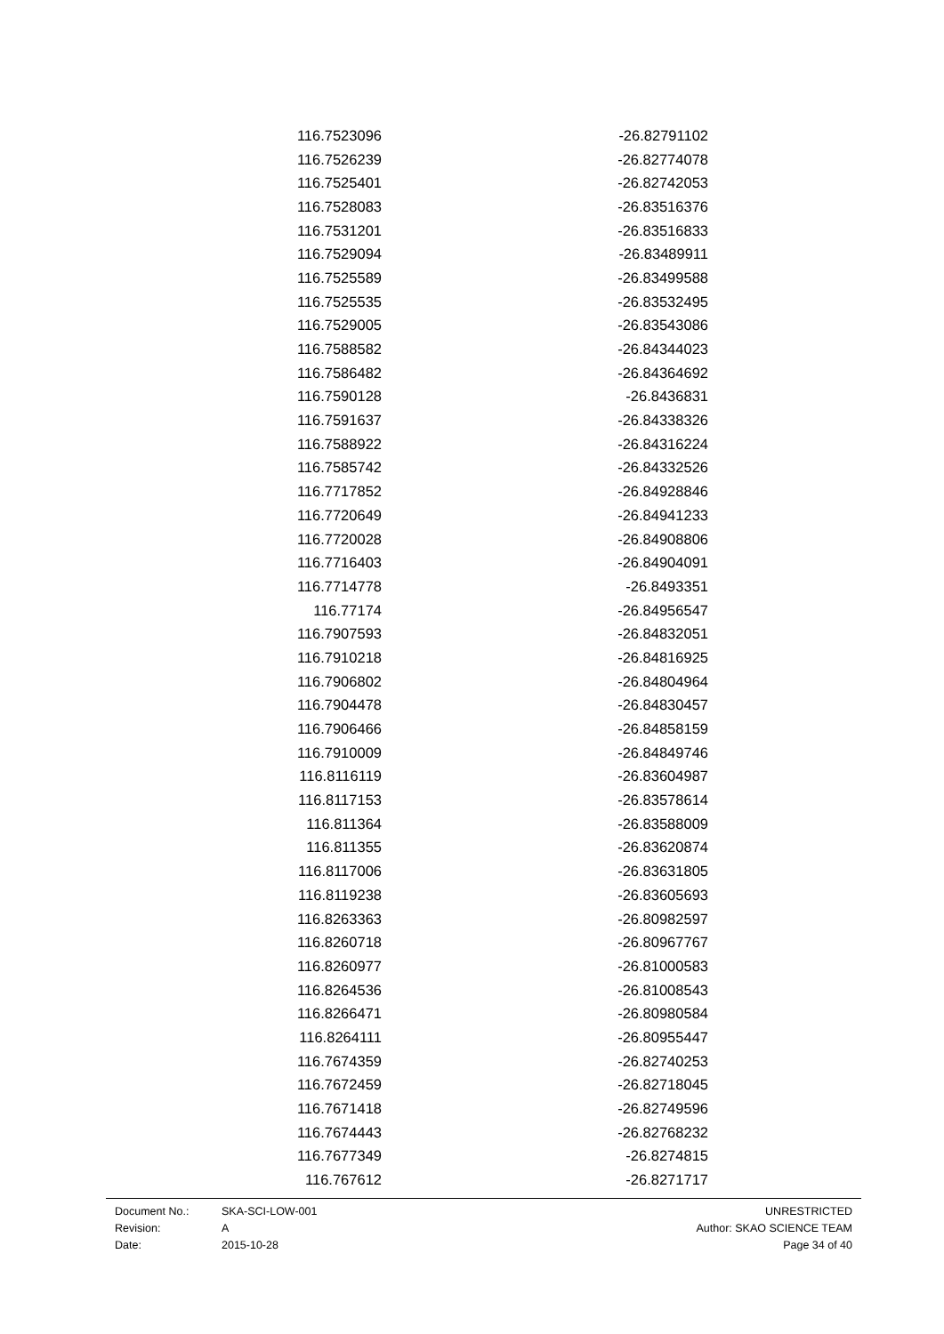| 116.7523096 | -26.82791102 |
| 116.7526239 | -26.82774078 |
| 116.7525401 | -26.82742053 |
| 116.7528083 | -26.83516376 |
| 116.7531201 | -26.83516833 |
| 116.7529094 | -26.83489911 |
| 116.7525589 | -26.83499588 |
| 116.7525535 | -26.83532495 |
| 116.7529005 | -26.83543086 |
| 116.7588582 | -26.84344023 |
| 116.7586482 | -26.84364692 |
| 116.7590128 | -26.8436831 |
| 116.7591637 | -26.84338326 |
| 116.7588922 | -26.84316224 |
| 116.7585742 | -26.84332526 |
| 116.7717852 | -26.84928846 |
| 116.7720649 | -26.84941233 |
| 116.7720028 | -26.84908806 |
| 116.7716403 | -26.84904091 |
| 116.7714778 | -26.8493351 |
| 116.77174 | -26.84956547 |
| 116.7907593 | -26.84832051 |
| 116.7910218 | -26.84816925 |
| 116.7906802 | -26.84804964 |
| 116.7904478 | -26.84830457 |
| 116.7906466 | -26.84858159 |
| 116.7910009 | -26.84849746 |
| 116.8116119 | -26.83604987 |
| 116.8117153 | -26.83578614 |
| 116.811364 | -26.83588009 |
| 116.811355 | -26.83620874 |
| 116.8117006 | -26.83631805 |
| 116.8119238 | -26.83605693 |
| 116.8263363 | -26.80982597 |
| 116.8260718 | -26.80967767 |
| 116.8260977 | -26.81000583 |
| 116.8264536 | -26.81008543 |
| 116.8266471 | -26.80980584 |
| 116.8264111 | -26.80955447 |
| 116.7674359 | -26.82740253 |
| 116.7672459 | -26.82718045 |
| 116.7671418 | -26.82749596 |
| 116.7674443 | -26.82768232 |
| 116.7677349 | -26.8274815 |
| 116.767612 | -26.8271717 |
| Document No.: | SKA-SCI-LOW-001 | UNRESTRICTED |
| Revision: | A | Author: SKAO SCIENCE TEAM |
| Date: | 2015-10-28 | Page 34 of 40 |